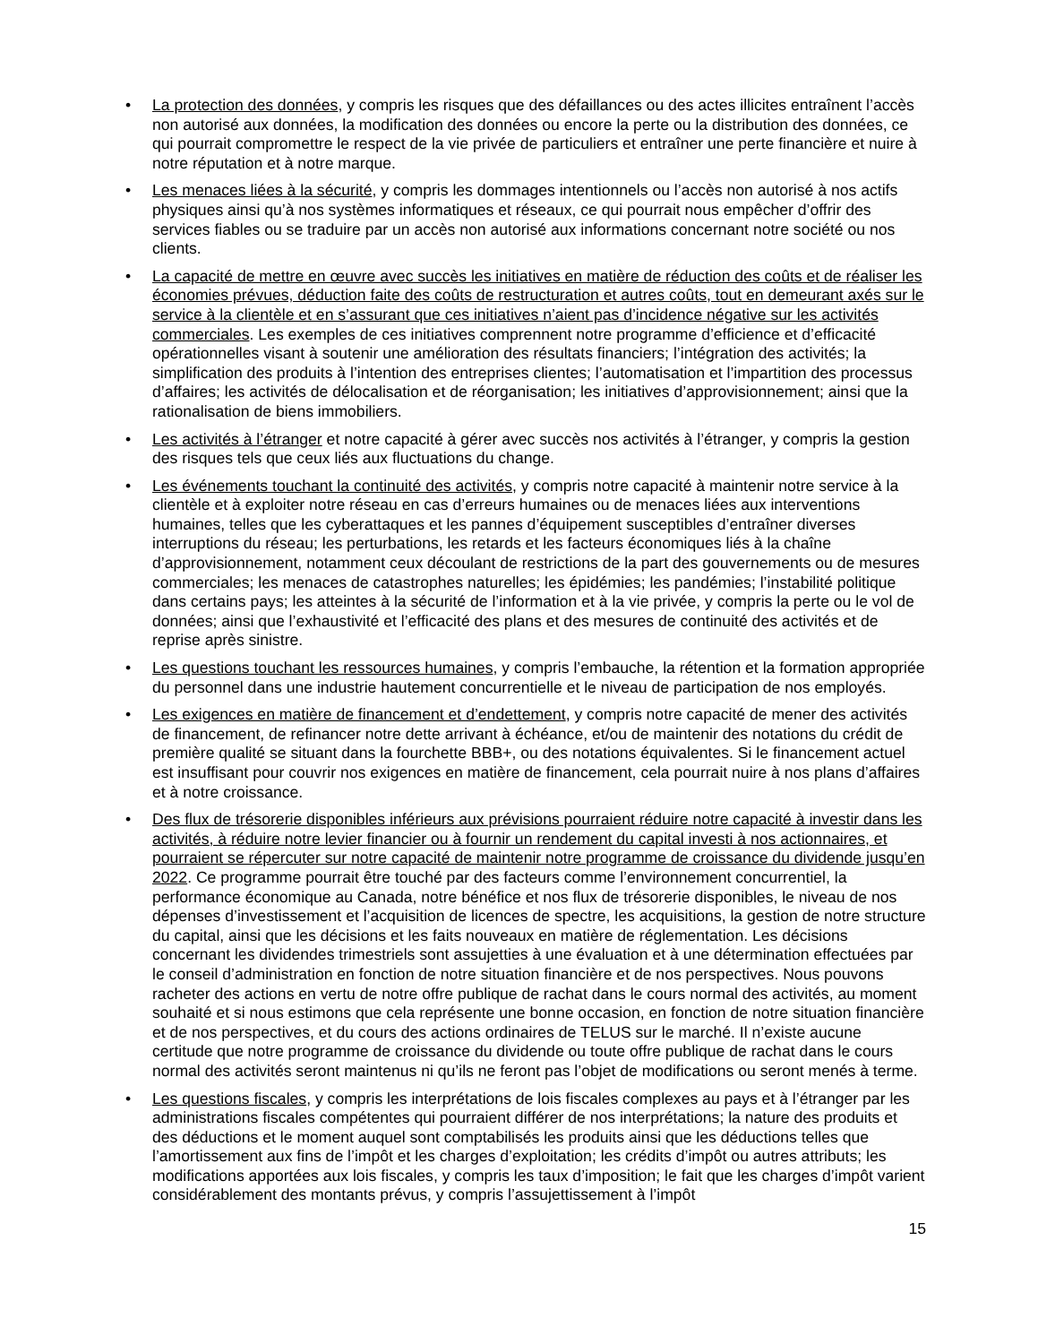• La protection des données, y compris les risques que des défaillances ou des actes illicites entraînent l’accès non autorisé aux données, la modification des données ou encore la perte ou la distribution des données, ce qui pourrait compromettre le respect de la vie privée de particuliers et entraîner une perte financière et nuire à notre réputation et à notre marque.
• Les menaces liées à la sécurité, y compris les dommages intentionnels ou l’accès non autorisé à nos actifs physiques ainsi qu’à nos systèmes informatiques et réseaux, ce qui pourrait nous empêcher d’offrir des services fiables ou se traduire par un accès non autorisé aux informations concernant notre société ou nos clients.
• La capacité de mettre en œuvre avec succès les initiatives en matière de réduction des coûts et de réaliser les économies prévues, déduction faite des coûts de restructuration et autres coûts, tout en demeurant axés sur le service à la clientèle et en s’assurant que ces initiatives n’aient pas d’incidence négative sur les activités commerciales. Les exemples de ces initiatives comprennent notre programme d’efficience et d’efficacité opérationnelles visant à soutenir une amélioration des résultats financiers; l’intégration des activités; la simplification des produits à l’intention des entreprises clientes; l’automatisation et l’impartition des processus d’affaires; les activités de délocalisation et de réorganisation; les initiatives d’approvisionnement; ainsi que la rationalisation de biens immobiliers.
• Les activités à l’étranger et notre capacité à gérer avec succès nos activités à l’étranger, y compris la gestion des risques tels que ceux liés aux fluctuations du change.
• Les événements touchant la continuité des activités, y compris notre capacité à maintenir notre service à la clientèle et à exploiter notre réseau en cas d’erreurs humaines ou de menaces liées aux interventions humaines, telles que les cyberattaques et les pannes d’équipement susceptibles d’entraîner diverses interruptions du réseau; les perturbations, les retards et les facteurs économiques liés à la chaîne d’approvisionnement, notamment ceux découlant de restrictions de la part des gouvernements ou de mesures commerciales; les menaces de catastrophes naturelles; les épidémies; les pandémies; l’instabilité politique dans certains pays; les atteintes à la sécurité de l’information et à la vie privée, y compris la perte ou le vol de données; ainsi que l’exhaustivité et l’efficacité des plans et des mesures de continuité des activités et de reprise après sinistre.
• Les questions touchant les ressources humaines, y compris l’embauche, la rétention et la formation appropriée du personnel dans une industrie hautement concurrentielle et le niveau de participation de nos employés.
• Les exigences en matière de financement et d’endettement, y compris notre capacité de mener des activités de financement, de refinancer notre dette arrivant à échéance, et/ou de maintenir des notations du crédit de première qualité se situant dans la fourchette BBB+, ou des notations équivalentes. Si le financement actuel est insuffisant pour couvrir nos exigences en matière de financement, cela pourrait nuire à nos plans d’affaires et à notre croissance.
• Des flux de trésorerie disponibles inférieurs aux prévisions pourraient réduire notre capacité à investir dans les activités, à réduire notre levier financier ou à fournir un rendement du capital investi à nos actionnaires, et pourraient se répercuter sur notre capacité de maintenir notre programme de croissance du dividende jusqu’en 2022. Ce programme pourrait être touché par des facteurs comme l’environnement concurrentiel, la performance économique au Canada, notre bénéfice et nos flux de trésorerie disponibles, le niveau de nos dépenses d’investissement et l’acquisition de licences de spectre, les acquisitions, la gestion de notre structure du capital, ainsi que les décisions et les faits nouveaux en matière de réglementation. Les décisions concernant les dividendes trimestriels sont assujetties à une évaluation et à une détermination effectuées par le conseil d’administration en fonction de notre situation financière et de nos perspectives. Nous pouvons racheter des actions en vertu de notre offre publique de rachat dans le cours normal des activités, au moment souhaité et si nous estimons que cela représente une bonne occasion, en fonction de notre situation financière et de nos perspectives, et du cours des actions ordinaires de TELUS sur le marché. Il n’existe aucune certitude que notre programme de croissance du dividende ou toute offre publique de rachat dans le cours normal des activités seront maintenus ni qu’ils ne feront pas l’objet de modifications ou seront menés à terme.
• Les questions fiscales, y compris les interprétations de lois fiscales complexes au pays et à l’étranger par les administrations fiscales compétentes qui pourraient différer de nos interprétations; la nature des produits et des déductions et le moment auquel sont comptabilisés les produits ainsi que les déductions telles que l’amortissement aux fins de l’impôt et les charges d’exploitation; les crédits d’impôt ou autres attributs; les modifications apportées aux lois fiscales, y compris les taux d’imposition; le fait que les charges d’impôt varient considérablement des montants prévus, y compris l’assujettissement à l’impôt
15